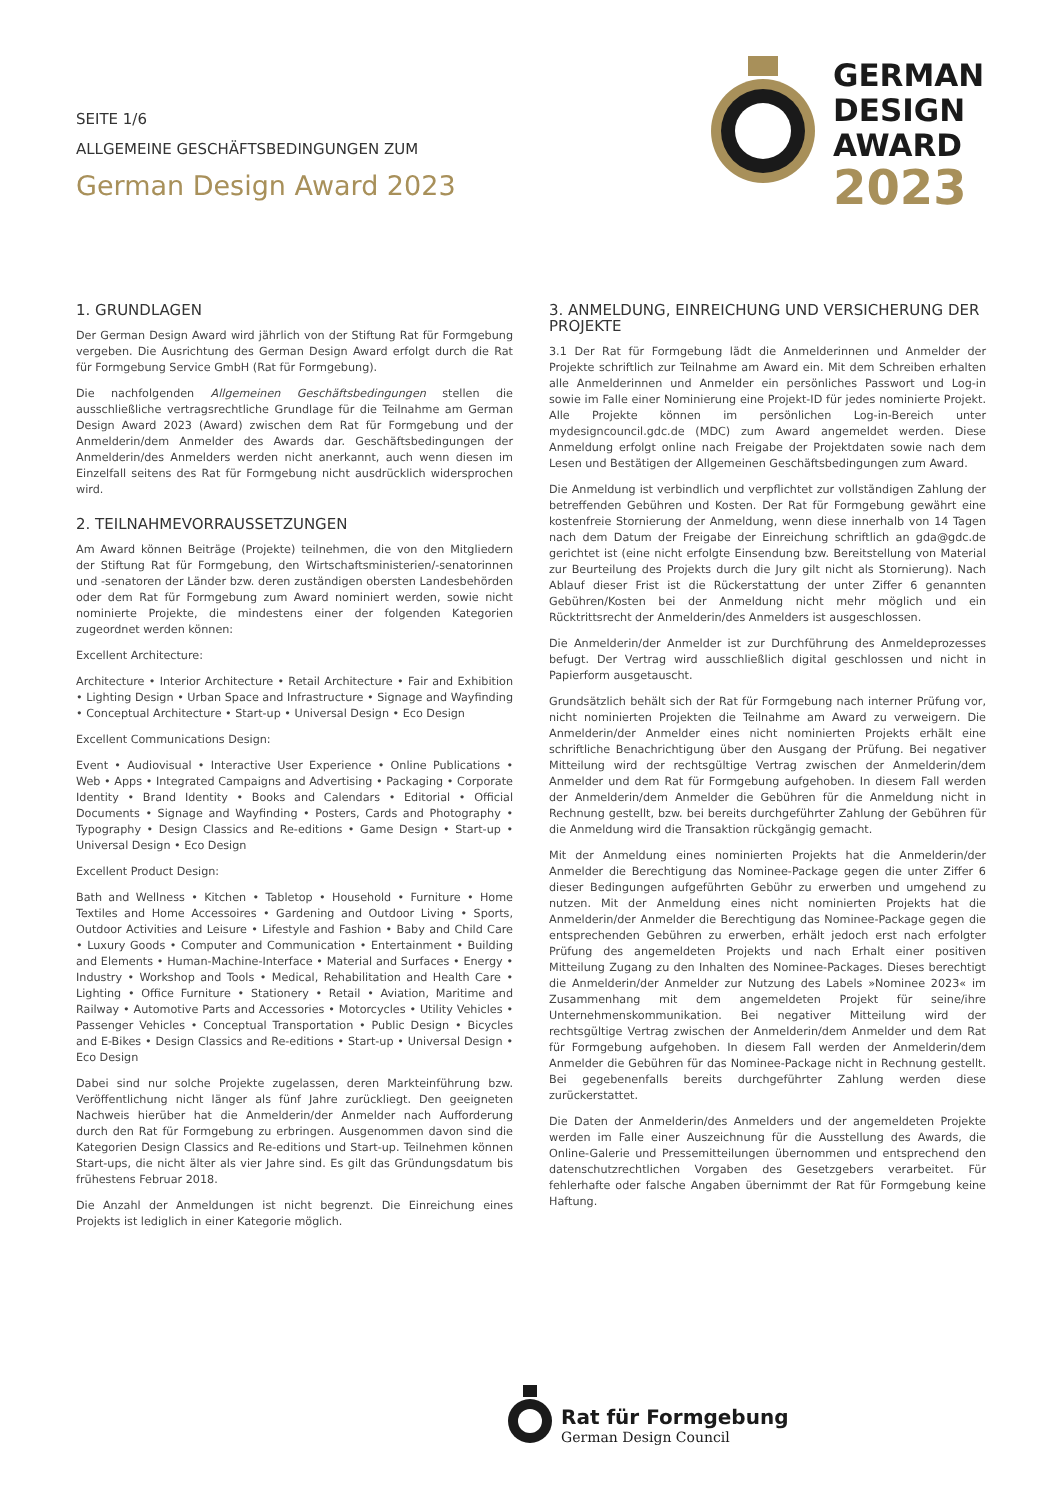SEITE 1/6
ALLGEMEINE GESCHÄFTSBEDINGUNGEN ZUM
German Design Award 2023
GERMAN
DESIGN
AWARD
2023
1. GRUNDLAGEN
Der German Design Award wird jährlich von der Stiftung Rat für Formgebung vergeben. Die Ausrichtung des German Design Award erfolgt durch die Rat für Formgebung Service GmbH (Rat für Formgebung).
Die nachfolgenden Allgemeinen Geschäftsbedingungen stellen die ausschließliche vertragsrechtliche Grundlage für die Teilnahme am German Design Award 2023 (Award) zwischen dem Rat für Formgebung und der Anmelderin/dem Anmelder des Awards dar. Geschäftsbedingungen der Anmelderin/des Anmelders werden nicht anerkannt, auch wenn diesen im Einzelfall seitens des Rat für Formgebung nicht ausdrücklich widersprochen wird.
2. TEILNAHMEVORRAUSSETZUNGEN
Am Award können Beiträge (Projekte) teilnehmen, die von den Mitgliedern der Stiftung Rat für Formgebung, den Wirtschaftsministerien/-senatorinnen und -senatoren der Länder bzw. deren zuständigen obersten Landesbehörden oder dem Rat für Formgebung zum Award nominiert werden, sowie nicht nominierte Projekte, die mindestens einer der folgenden Kategorien zugeordnet werden können:
Excellent Architecture:
Architecture • Interior Architecture • Retail Architecture • Fair and Exhibition • Lighting Design • Urban Space and Infrastructure • Signage and Wayfinding • Conceptual Architecture • Start-up • Universal Design • Eco Design
Excellent Communications Design:
Event • Audiovisual • Interactive User Experience • Online Publications • Web • Apps • Integrated Campaigns and Advertising • Packaging • Corporate Identity • Brand Identity • Books and Calendars • Editorial • Official Documents • Signage and Wayfinding • Posters, Cards and Photography • Typography • Design Classics and Re-editions • Game Design • Start-up • Universal Design • Eco Design
Excellent Product Design:
Bath and Wellness • Kitchen • Tabletop • Household • Furniture • Home Textiles and Home Accessoires • Gardening and Outdoor Living • Sports, Outdoor Activities and Leisure • Lifestyle and Fashion • Baby and Child Care • Luxury Goods • Computer and Communication • Entertainment • Building and Elements • Human-Machine-Interface • Material and Surfaces • Energy • Industry • Workshop and Tools • Medical, Rehabilitation and Health Care • Lighting • Office Furniture • Stationery • Retail • Aviation, Maritime and Railway • Automotive Parts and Accessories • Motorcycles • Utility Vehicles • Passenger Vehicles • Conceptual Transportation • Public Design • Bicycles and E-Bikes • Design Classics and Re-editions • Start-up • Universal Design • Eco Design
Dabei sind nur solche Projekte zugelassen, deren Markteinführung bzw. Veröffentlichung nicht länger als fünf Jahre zurückliegt. Den geeigneten Nachweis hierüber hat die Anmelderin/der Anmelder nach Aufforderung durch den Rat für Formgebung zu erbringen. Ausgenommen davon sind die Kategorien Design Classics and Re-editions und Start-up. Teilnehmen können Start-ups, die nicht älter als vier Jahre sind. Es gilt das Gründungsdatum bis frühestens Februar 2018.
Die Anzahl der Anmeldungen ist nicht begrenzt. Die Einreichung eines Projekts ist lediglich in einer Kategorie möglich.
3. ANMELDUNG, EINREICHUNG UND VERSICHERUNG DER PROJEKTE
3.1 Der Rat für Formgebung lädt die Anmelderinnen und Anmelder der Projekte schriftlich zur Teilnahme am Award ein. Mit dem Schreiben erhalten alle Anmelderinnen und Anmelder ein persönliches Passwort und Log-in sowie im Falle einer Nominierung eine Projekt-ID für jedes nominierte Projekt. Alle Projekte können im persönlichen Log-in-Bereich unter mydesigncouncil.gdc.de (MDC) zum Award angemeldet werden. Diese Anmeldung erfolgt online nach Freigabe der Projektdaten sowie nach dem Lesen und Bestätigen der Allgemeinen Geschäftsbedingungen zum Award.
Die Anmeldung ist verbindlich und verpflichtet zur vollständigen Zahlung der betreffenden Gebühren und Kosten. Der Rat für Formgebung gewährt eine kostenfreie Stornierung der Anmeldung, wenn diese innerhalb von 14 Tagen nach dem Datum der Freigabe der Einreichung schriftlich an gda@gdc.de gerichtet ist (eine nicht erfolgte Einsendung bzw. Bereitstellung von Material zur Beurteilung des Projekts durch die Jury gilt nicht als Stornierung). Nach Ablauf dieser Frist ist die Rückerstattung der unter Ziffer 6 genannten Gebühren/Kosten bei der Anmeldung nicht mehr möglich und ein Rücktrittsrecht der Anmelderin/des Anmelders ist ausgeschlossen.
Die Anmelderin/der Anmelder ist zur Durchführung des Anmeldeprozesses befugt. Der Vertrag wird ausschließlich digital geschlossen und nicht in Papierform ausgetauscht.
Grundsätzlich behält sich der Rat für Formgebung nach interner Prüfung vor, nicht nominierten Projekten die Teilnahme am Award zu verweigern. Die Anmelderin/der Anmelder eines nicht nominierten Projekts erhält eine schriftliche Benachrichtigung über den Ausgang der Prüfung. Bei negativer Mitteilung wird der rechtsgültige Vertrag zwischen der Anmelderin/dem Anmelder und dem Rat für Formgebung aufgehoben. In diesem Fall werden der Anmelderin/dem Anmelder die Gebühren für die Anmeldung nicht in Rechnung gestellt, bzw. bei bereits durchgeführter Zahlung der Gebühren für die Anmeldung wird die Transaktion rückgängig gemacht.
Mit der Anmeldung eines nominierten Projekts hat die Anmelderin/der Anmelder die Berechtigung das Nominee-Package gegen die unter Ziffer 6 dieser Bedingungen aufgeführten Gebühr zu erwerben und umgehend zu nutzen. Mit der Anmeldung eines nicht nominierten Projekts hat die Anmelderin/der Anmelder die Berechtigung das Nominee-Package gegen die entsprechenden Gebühren zu erwerben, erhält jedoch erst nach erfolgter Prüfung des angemeldeten Projekts und nach Erhalt einer positiven Mitteilung Zugang zu den Inhalten des Nominee-Packages. Dieses berechtigt die Anmelderin/der Anmelder zur Nutzung des Labels »Nominee 2023« im Zusammenhang mit dem angemeldeten Projekt für seine/ihre Unternehmenskommunikation. Bei negativer Mitteilung wird der rechtsgültige Vertrag zwischen der Anmelderin/dem Anmelder und dem Rat für Formgebung aufgehoben. In diesem Fall werden der Anmelderin/dem Anmelder die Gebühren für das Nominee-Package nicht in Rechnung gestellt. Bei gegebenenfalls bereits durchgeführter Zahlung werden diese zurückerstattet.
Die Daten der Anmelderin/des Anmelders und der angemeldeten Projekte werden im Falle einer Auszeichnung für die Ausstellung des Awards, die Online-Galerie und Pressemitteilungen übernommen und entsprechend den datenschutzrechtlichen Vorgaben des Gesetzgebers verarbeitet. Für fehlerhafte oder falsche Angaben übernimmt der Rat für Formgebung keine Haftung.
Rat für Formgebung
German Design Council